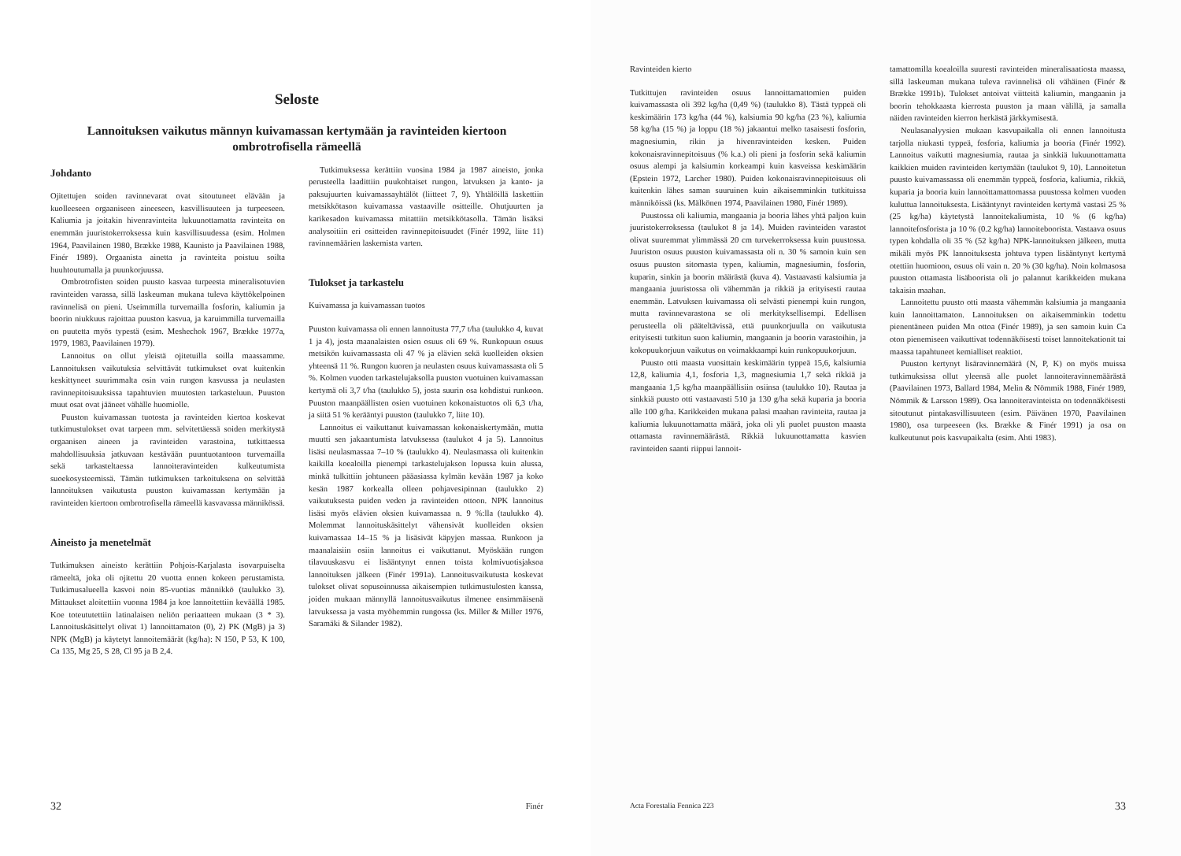Seloste
Lannoituksen vaikutus männyn kuivamassan kertymään ja ravinteiden kiertoon ombrotrofisella rämeellä
Johdanto
Ojitettujen soiden ravinnevarat ovat sitoutuneet elävään ja kuolleeseen orgaaniseen aineeseen, kasvillisuuteen ja turpeeseen. Kaliumia ja joitakin hivenravinteita lukuunottamatta ravinteita on enemmän juuristokerroksessa kuin kasvillisuudessa (esim. Holmen 1964, Paavilainen 1980, Brække 1988, Kaunisto ja Paavilainen 1988, Finér 1989). Orgaanista ainetta ja ravinteita poistuu soilta huuhtoutumalla ja puunkorjuussa.
Ombrotrofisten soiden puusto kasvaa turpeesta mineralisotuvien ravinteiden varassa, sillä laskeuman mukana tuleva käyttökelpoinen ravinnelisä on pieni. Useimmilla turvemailla fosforin, kaliumin ja boorin niukkuus rajoittaa puuston kasvua, ja karuimmilla turvemailla on puutetta myös typestä (esim. Meshechok 1967, Brække 1977a, 1979, 1983, Paavilainen 1979).
Lannoitus on ollut yleistä ojitetuilla soilla maassamme. Lannoituksen vaikutuksia selvittävät tutkimukset ovat kuitenkin keskittyneet suurimmalta osin vain rungon kasvussa ja neulasten ravinnepitoisuuksissa tapahtuvien muutosten tarkasteluun. Puuston muut osat ovat jääneet vähälle huomiolle.
Puuston kuivamassan tuotosta ja ravinteiden kiertoa koskevat tutkimustulokset ovat tarpeen mm. selvitettäessä soiden merkitystä orgaanisen aineen ja ravinteiden varastoina, tutkittaessa mahdollisuuksia jatkuvaan kestävään puuntuotantoon turvemailla sekä tarkasteltaessa lannoiteravinteiden kulkeutumista suoekosysteemissä. Tämän tutkimuksen tarkoituksena on selvittää lannoituksen vaikutusta puuston kuivamassan kertymään ja ravinteiden kiertoon ombrotrofisella rämeellä kasvavassa männikössä.
Aineisto ja menetelmät
Tutkimuksen aineisto kerättiin Pohjois-Karjalasta isovarpuiselta rämeeltä, joka oli ojitettu 20 vuotta ennen kokeen perustamista. Tutkimusalueella kasvoi noin 85-vuotias männikkö (taulukko 3). Mittaukset aloitettiin vuonna 1984 ja koe lannoitettiin keväällä 1985. Koe toteututettiin latinalaisen neliön periaatteen mukaan (3 * 3). Lannoituskäsittelyt olivat 1) lannoittamaton (0), 2) PK (MgB) ja 3) NPK (MgB) ja käytetyt lannoitemäärät (kg/ha): N 150, P 53, K 100, Ca 135, Mg 25, S 28, Cl 95 ja B 2,4.
Tutkimuksessa kerättiin vuosina 1984 ja 1987 aineisto, jonka perusteella laadittiin puukohtaiset rungon, latvuksen ja kanto- ja paksujuurten kuivamassayhtälöt (liitteet 7, 9). Yhtälöillä laskettiin metsikkötason kuivamassa vastaaville ositteille. Ohutjuurten ja karikesadon kuivamassa mitattiin metsikkötasolla. Tämän lisäksi analysoitiin eri ositteiden ravinnepitoisuudet (Finér 1992, liite 11) ravinnemäärien laskemista varten.
Tulokset ja tarkastelu
Kuivamassa ja kuivamassan tuotos
Puuston kuivamassa oli ennen lannoitusta 77,7 t/ha (taulukko 4, kuvat 1 ja 4), josta maanalaisten osien osuus oli 69 %. Runkopuun osuus metsikön kuivamassasta oli 47 % ja elävien sekä kuolleiden oksien yhteensä 11 %. Rungon kuoren ja neulasten osuus kuivamassasta oli 5 %. Kolmen vuoden tarkastelujaksolla puuston vuotuinen kuivamassan kertymä oli 3,7 t/ha (taulukko 5), josta suurin osa kohdistui runkoon. Puuston maanpäällisten osien vuotuinen kokonaistuotos oli 6,3 t/ha, ja siitä 51 % kerääntyi puuston (taulukko 7, liite 10).
Lannoitus ei vaikuttanut kuivamassan kokonaiskertymään, mutta muutti sen jakaantumista latvuksessa (taulukot 4 ja 5). Lannoitus lisäsi neulasmassaa 7–10 % (taulukko 4). Neulasmassa oli kuitenkin kaikilla koealoilla pienempi tarkastelujakson lopussa kuin alussa, minkä tulkittiin johtuneen pääasiassa kylmän kevään 1987 ja koko kesän 1987 korkealla olleen pohjavesipinnan (taulukko 2) vaikutuksesta puiden veden ja ravinteiden ottoon. NPK lannoitus lisäsi myös elävien oksien kuivamassaa n. 9 %:lla (taulukko 4). Molemmat lannoituskäsittelyt vähensivät kuolleiden oksien kuivamassaa 14–15 % ja lisäsivät käpyjen massaa. Runkoon ja maanalaisiin osiin lannoitus ei vaikuttanut. Myöskään rungon tilavuuskasvu ei lisääntynyt ennen toista kolmivuotisjaksoa lannoituksen jälkeen (Finér 1991a). Lannoitusvaikutusta koskevat tulokset olivat sopusoinnussa aikaisempien tutkimustulosten kanssa, joiden mukaan männyllä lannoitusvaikutus ilmenee ensimmäisenä latvuksessa ja vasta myöhemmin rungossa (ks. Miller & Miller 1976, Saramäki & Silander 1982).
32 Finér
Ravinteiden kierto
Tutkittujen ravinteiden osuus lannoittamattomien puiden kuivamassasta oli 392 kg/ha (0,49 %) (taulukko 8). Tästä typpeä oli keskimäärin 173 kg/ha (44 %), kalsiumia 90 kg/ha (23 %), kaliumia 58 kg/ha (15 %) ja loppu (18 %) jakaantui melko tasaisesti fosforin, magnesiumin, rikin ja hivenravinteiden kesken. Puiden kokonaisravinnepitoisuus (% k.a.) oli pieni ja fosforin sekä kaliumin osuus alempi ja kalsiumin korkeampi kuin kasveissa keskimäärin (Epstein 1972, Larcher 1980). Puiden kokonaisravinnepitoisuus oli kuitenkin lähes saman suuruinen kuin aikaisemminkin tutkituissa männiköissä (ks. Mälkönen 1974, Paavilainen 1980, Finér 1989).
Puustossa oli kaliumia, mangaania ja booria lähes yhtä paljon kuin juuristokerroksessa (taulukot 8 ja 14). Muiden ravinteiden varastot olivat suuremmat ylimmässä 20 cm turvekerroksessa kuin puustossa. Juuriston osuus puuston kuivamassasta oli n. 30 % samoin kuin sen osuus puuston sitomasta typen, kaliumin, magnesiumin, fosforin, kuparin, sinkin ja boorin määrästä (kuva 4). Vastaavasti kalsiumia ja mangaania juuristossa oli vähemmän ja rikkiä ja erityisesti rautaa enemmän. Latvuksen kuivamassa oli selvästi pienempi kuin rungon, mutta ravinnevarastona se oli merkityksellisempi. Edellisen perusteella oli pääteltävissä, että puunkorjuulla on vaikutusta erityisesti tutkitun suon kaliumin, mangaanin ja boorin varastoihin, ja kokopuukorjuun vaikutus on voimakkaampi kuin runkopuukorjuun.
Puusto otti maasta vuosittain keskimäärin typpeä 15,6, kalsiumia 12,8, kaliumia 4,1, fosforia 1,3, magnesiumia 1,7 sekä rikkiä ja mangaania 1,5 kg/ha maanpäällisiin osiinsa (taulukko 10). Rautaa ja sinkkiä puusto otti vastaavasti 510 ja 130 g/ha sekä kuparia ja booria alle 100 g/ha. Karikkeiden mukana palasi maahan ravinteita, rautaa ja kaliumia lukuunottamatta määrä, joka oli yli puolet puuston maasta ottamasta ravinnemäärästä. Rikkiä lukuunottamatta kasvien ravinteiden saanti riippui lannoit-
tamattomilla koealoilla suuresti ravinteiden mineralisaatiosta maassa, sillä laskeuman mukana tuleva ravinnelisä oli vähäinen (Finér & Brække 1991b). Tulokset antoivat viitteitä kaliumin, mangaanin ja boorin tehokkaasta kierrosta puuston ja maan välillä, ja samalla näiden ravinteiden kierron herkästä järkkymisestä.
Neulasanalyysien mukaan kasvupaikalla oli ennen lannoitusta tarjolla niukasti typpeä, fosforia, kaliumia ja booria (Finér 1992). Lannoitus vaikutti magnesiumia, rautaa ja sinkkiä lukuunottamatta kaikkien muiden ravinteiden kertymään (taulukot 9, 10). Lannoitetun puusto kuivamassassa oli enemmän typpeä, fosforia, kaliumia, rikkiä, kuparia ja booria kuin lannoittamattomassa puustossa kolmen vuoden kuluttua lannoituksesta. Lisääntynyt ravinteiden kertymä vastasi 25 % (25 kg/ha) käytetystä lannoitekaliumista, 10 % (6 kg/ha) lannoitefosforista ja 10 % (0.2 kg/ha) lannoiteboorista. Vastaava osuus typen kohdalla oli 35 % (52 kg/ha) NPK-lannoituksen jälkeen, mutta mikäli myös PK lannoituksesta johtuva typen lisääntynyt kertymä otettiin huomioon, osuus oli vain n. 20 % (30 kg/ha). Noin kolmasosa puuston ottamasta lisäboorista oli jo palannut karikkeiden mukana takaisin maahan.
Lannoitettu puusto otti maasta vähemmän kalsiumia ja mangaania kuin lannoittamaton. Lannoituksen on aikaisemminkin todettu pienentäneen puiden Mn ottoa (Finér 1989), ja sen samoin kuin Ca oton pienemiseen vaikuttivat todennäköisesti toiset lannoitekationit tai maassa tapahtuneet kemialliset reaktiot.
Puuston kertynyt lisäravinnemäärä (N, P, K) on myös muissa tutkimuksissa ollut yleensä alle puolet lannoiteravinnemäärästä (Paavilainen 1973, Ballard 1984, Melin & Nömmik 1988, Finér 1989, Nömmik & Larsson 1989). Osa lannoiteravinteista on todennäköisesti sitoutunut pintakasvillisuuteen (esim. Päivänen 1970, Paavilainen 1980), osa turpeeseen (ks. Brække & Finér 1991) ja osa on kulkeutunut pois kasvupaikalta (esim. Ahti 1983).
Acta Forestalia Fennica 223 33